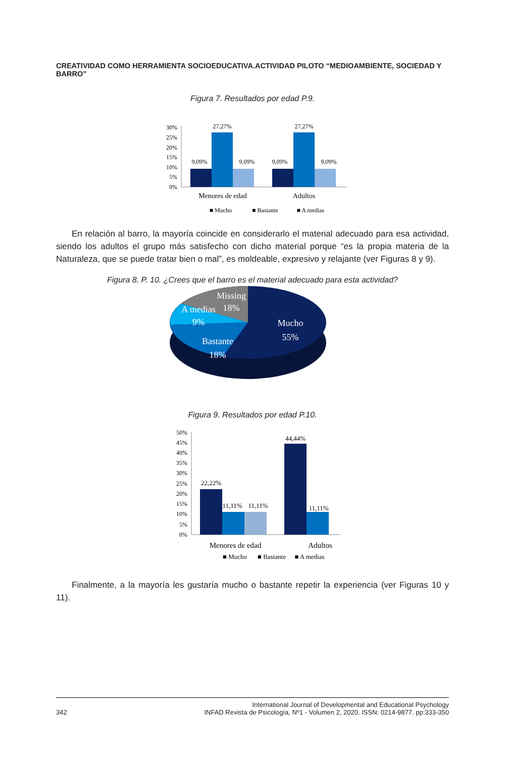CREATIVIDAD COMO HERRAMIENTA SOCIOEDUCATIVA.ACTIVIDAD PILOTO “MEDIOAMBIENTE, SOCIEDAD Y BARRO”
Figura 7. Resultados por edad P.9.
30%
25%
20%
15%
10%
5%
0%
9,09%
27,27%
9,09%
9,09%
27,27%
9,09%
Menores de edad
Adultos
■ Mucho
■ Bastante
■ A medias
En relación al barro, la mayoría coincide en considerarlo el material adecuado para esa actividad, siendo los adultos el grupo más satisfecho con dicho material porque “es la propia materia de la Naturaleza, que se puede tratar bien o mal”, es moldeable, expresivo y relajante (ver Figuras 8 y 9).
Figura 8. P. 10. ¿Crees que el barro es el material adecuado para esta actividad?
Missing
18%
A medias
9%
Bastante
18%
Mucho
55%
Figura 9. Resultados por edad P.10.
50%
45%
40%
35%
30%
25%
20%
15%
10%
5%
0%
22,22%
11,11%
11,11%
44,44%
11,11%
Menores de edad
Adultos
■ Mucho
■ Bastante
■ A medias
Finalmente, a la mayoría les gustaría mucho o bastante repetir la experiencia (ver Figuras 10 y 11).
342 International Journal of Developmental and Educational Psychology
INFAD Revista de Psicología, Nº1 - Volumen 2, 2020. ISSN: 0214-9877. pp:333-350